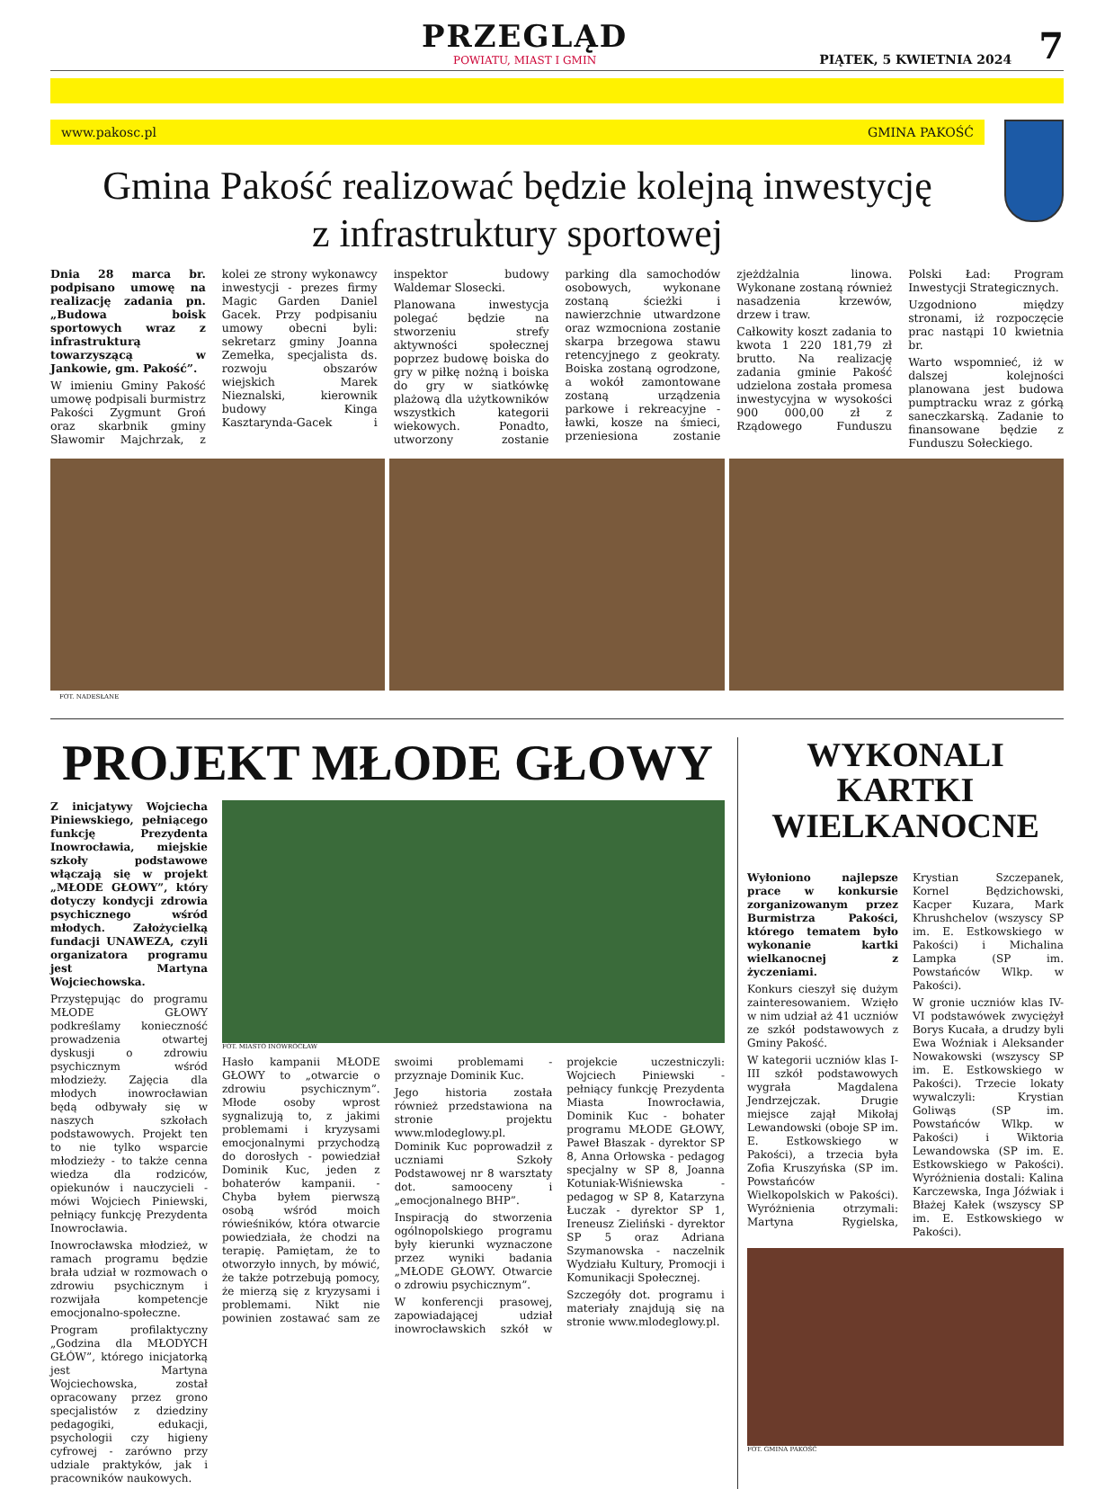PRZEGLĄD
POWIATU, MIAST I GMIN
PIĄTEK, 5 KWIETNIA 2024 7
www.pakosc.pl GMINA PAKOŚĆ
Gmina Pakość realizować będzie kolejną inwestycję
z infrastruktury sportowej
Dnia 28 marca br. podpisano umowę na realizację zadania pn. „Budowa boisk sportowych wraz z infrastrukturą towarzyszącą w Jankowie, gm. Pakość”.
W imieniu Gminy Pakość umowę podpisali burmistrz Pakości Zygmunt Groń oraz skarbnik gminy Sławomir Majchrzak, z kolei ze strony wykonawcy inwestycji - prezes firmy Magic Garden Daniel Gacek. Przy podpisaniu umowy obecni byli: sekretarz gminy Joanna Zemełka, specjalista ds. rozwoju obszarów wiejskich Marek Nieznalski, kierownik budowy Kinga Kasztarynda-Gacek i inspektor budowy Waldemar Slosecki.
Planowana inwestycja polegać będzie na stworzeniu strefy aktywności społecznej poprzez budowę boiska do gry w piłkę nożną i boiska do gry w siatkówkę plażową dla użytkowników wszystkich kategorii wiekowych. Ponadto, utworzony zostanie parking dla samochodów osobowych, wykonane zostaną ścieżki i nawierzchnie utwardzone oraz wzmocniona zostanie skarpa brzegowa stawu retencyjnego z geokraty. Boiska zostaną ogrodzone, a wokół zamontowane zostaną urządzenia parkowe i rekreacyjne - ławki, kosze na śmieci, przeniesiona zostanie zjeżdżalnia linowa. Wykonane zostaną również nasadzenia krzewów, drzew i traw.
Całkowity koszt zadania to kwota 1 220 181,79 zł brutto. Na realizację zadania gminie Pakość udzielona została promesa inwestycyjna w wysokości 900 000,00 zł z Rządowego Funduszu Polski Ład: Program Inwestycji Strategicznych.
Uzgodniono między stronami, iż rozpoczęcie prac nastąpi 10 kwietnia br.
Warto wspomnieć, iż w dalszej kolejności planowana jest budowa pumptracku wraz z górką saneczkarską. Zadanie to finansowane będzie z Funduszu Sołeckiego.
FOT. NADESŁANE
PROJEKT MŁODE GŁOWY
Z inicjatywy Wojciecha Piniewskiego, pełniącego funkcję Prezydenta Inowrocławia, miejskie szkoły podstawowe włączają się w projekt „MŁODE GŁOWY”, który dotyczy kondycji zdrowia psychicznego wśród młodych. Założycielką fundacji UNAWEZA, czyli organizatora programu jest Martyna Wojciechowska.
Przystępując do programu MŁODE GŁOWY podkreślamy konieczność prowadzenia otwartej dyskusji o zdrowiu psychicznym wśród młodzieży. Zajęcia dla młodych inowrocławian będą odbywały się w naszych szkołach podstawowych. Projekt ten to nie tylko wsparcie młodzieży - to także cenna wiedza dla rodziców, opiekunów i nauczycieli - mówi Wojciech Piniewski, pełniący funkcję Prezydenta Inowrocławia.
Inowrocławska młodzież, w ramach programu będzie brała udział w rozmowach o zdrowiu psychicznym i rozwijała kompetencje emocjonalno-społeczne.
Program profilaktyczny „Godzina dla MŁODYCH GŁÓW”, którego inicjatorką jest Martyna Wojciechowska, został opracowany przez grono specjalistów z dziedziny pedagogiki, edukacji, psychologii czy higieny cyfrowej - zarówno przy udziale praktyków, jak i pracowników naukowych.
FOT. MIASTO INOWROCŁAW
Hasło kampanii MŁODE GŁOWY to „otwarcie o zdrowiu psychicznym”. Młode osoby wprost sygnalizują to, z jakimi problemami i kryzysami emocjonalnymi przychodzą do dorosłych - powiedział Dominik Kuc, jeden z bohaterów kampanii. - Chyba byłem pierwszą osobą wśród moich rówieśników, która otwarcie powiedziała, że chodzi na terapię. Pamiętam, że to otworzyło innych, by mówić, że także potrzebują pomocy, że mierzą się z kryzysami i problemami. Nikt nie powinien zostawać sam ze swoimi problemami - przyznaje Dominik Kuc.
Jego historia została również przedstawiona na stronie projektu www.mlodeglowy.pl. Dominik Kuc poprowadził z uczniami Szkoły Podstawowej nr 8 warsztaty dot. samooceny i „emocjonalnego BHP”.
Inspiracją do stworzenia ogólnopolskiego programu były kierunki wyznaczone przez wyniki badania „MŁODE GŁOWY. Otwarcie o zdrowiu psychicznym”.
W konferencji prasowej, zapowiadającej udział inowrocławskich szkół w projekcie uczestniczyli: Wojciech Piniewski - pełniący funkcję Prezydenta Miasta Inowrocławia, Dominik Kuc - bohater programu MŁODE GŁOWY, Paweł Błaszak - dyrektor SP 8, Anna Orłowska - pedagog specjalny w SP 8, Joanna Kotuniak-Wiśniewska - pedagog w SP 8, Katarzyna Łuczak - dyrektor SP 1, Ireneusz Zieliński - dyrektor SP 5 oraz Adriana Szymanowska - naczelnik Wydziału Kultury, Promocji i Komunikacji Społecznej.
Szczegóły dot. programu i materiały znajdują się na stronie www.mlodeglowy.pl.
WYKONALI KARTKI WIELKANOCNE
Wyłoniono najlepsze prace w konkursie zorganizowanym przez Burmistrza Pakości, którego tematem było wykonanie kartki wielkanocnej z życzeniami.
Konkurs cieszył się dużym zainteresowaniem. Wzięło w nim udział aż 41 uczniów ze szkół podstawowych z Gminy Pakość.
W kategorii uczniów klas I-III szkół podstawowych wygrała Magdalena Jendrzejczak. Drugie miejsce zajął Mikołaj Lewandowski (oboje SP im. E. Estkowskiego w Pakości), a trzecia była Zofia Kruszyńska (SP im. Powstańców Wielkopolskich w Pakości). Wyróżnienia otrzymali: Martyna Rygielska, Krystian Szczepanek, Kornel Będzichowski, Kacper Kuzara, Mark Khrushchelov (wszyscy SP im. E. Estkowskiego w Pakości) i Michalina Lampka (SP im. Powstańców Wlkp. w Pakości).
W gronie uczniów klas IV-VI podstawówek zwyciężył Borys Kucała, a drudzy byli Ewa Woźniak i Aleksander Nowakowski (wszyscy SP im. E. Estkowskiego w Pakości). Trzecie lokaty wywalczyli: Krystian Goliwąs (SP im. Powstańców Wlkp. w Pakości) i Wiktoria Lewandowska (SP im. E. Estkowskiego w Pakości). Wyróżnienia dostali: Kalina Karczewska, Inga Jóźwiak i Błażej Kałek (wszyscy SP im. E. Estkowskiego w Pakości).
FOT. GMINA PAKOŚĆ